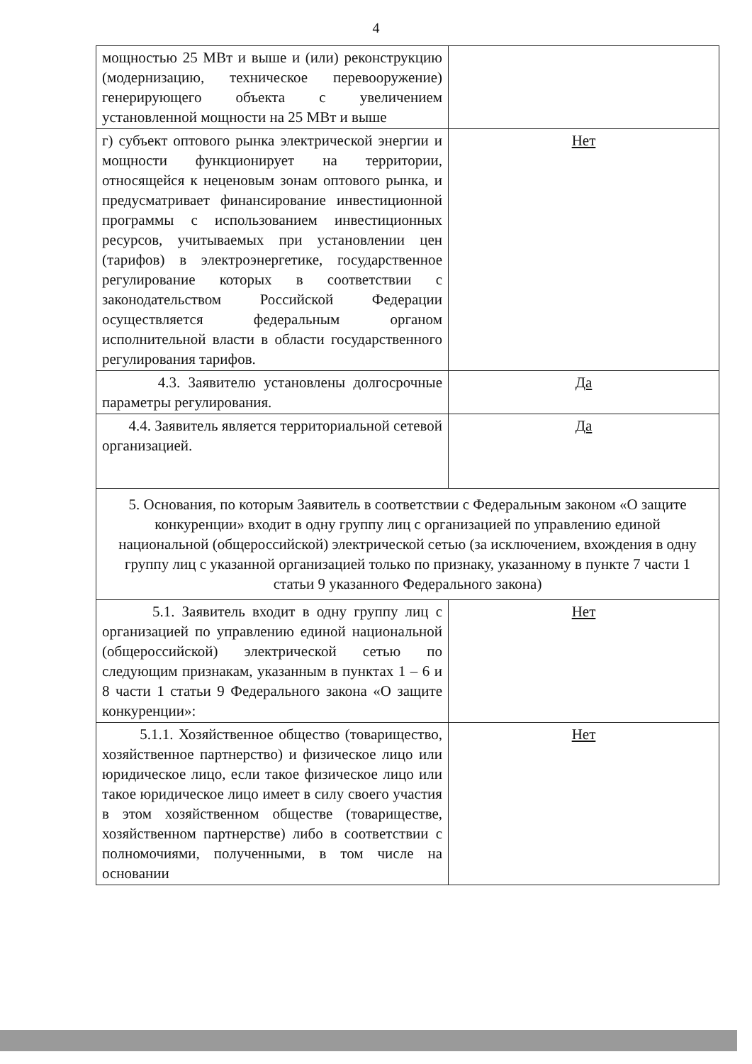4
| мощностью 25 МВт и выше и (или) реконструкцию (модернизацию, техническое перевооружение) генерирующего объекта с увеличением установленной мощности на 25 МВт и выше | |
| г) субъект оптового рынка электрической энергии и мощности функционирует на территории, относящейся к неценовым зонам оптового рынка, и предусматривает финансирование инвестиционной программы с использованием инвестиционных ресурсов, учитываемых при установлении цен (тарифов) в электроэнергетике, государственное регулирование которых в соответствии с законодательством Российской Федерации осуществляется федеральным органом исполнительной власти в области государственного регулирования тарифов. | Нет |
| 4.3. Заявителю установлены долгосрочные параметры регулирования. | Да |
| 4.4. Заявитель является территориальной сетевой организацией. | Да |
| 5. Основания, по которым Заявитель в соответствии с Федеральным законом «О защите конкуренции» входит в одну группу лиц с организацией по управлению единой национальной (общероссийской) электрической сетью (за исключением, вхождения в одну группу лиц с указанной организацией только по признаку, указанному в пункте 7 части 1 статьи 9 указанного Федерального закона) | |
| 5.1. Заявитель входит в одну группу лиц с организацией по управлению единой национальной (общероссийской) электрической сетью по следующим признакам, указанным в пунктах 1 – 6 и 8 части 1 статьи 9 Федерального закона «О защите конкуренции»: | Нет |
| 5.1.1. Хозяйственное общество (товарищество, хозяйственное партнерство) и физическое лицо или юридическое лицо, если такое физическое лицо или такое юридическое лицо имеет в силу своего участия в этом хозяйственном обществе (товариществе, хозяйственном партнерстве) либо в соответствии с полномочиями, полученными, в том числе на основании | Нет |